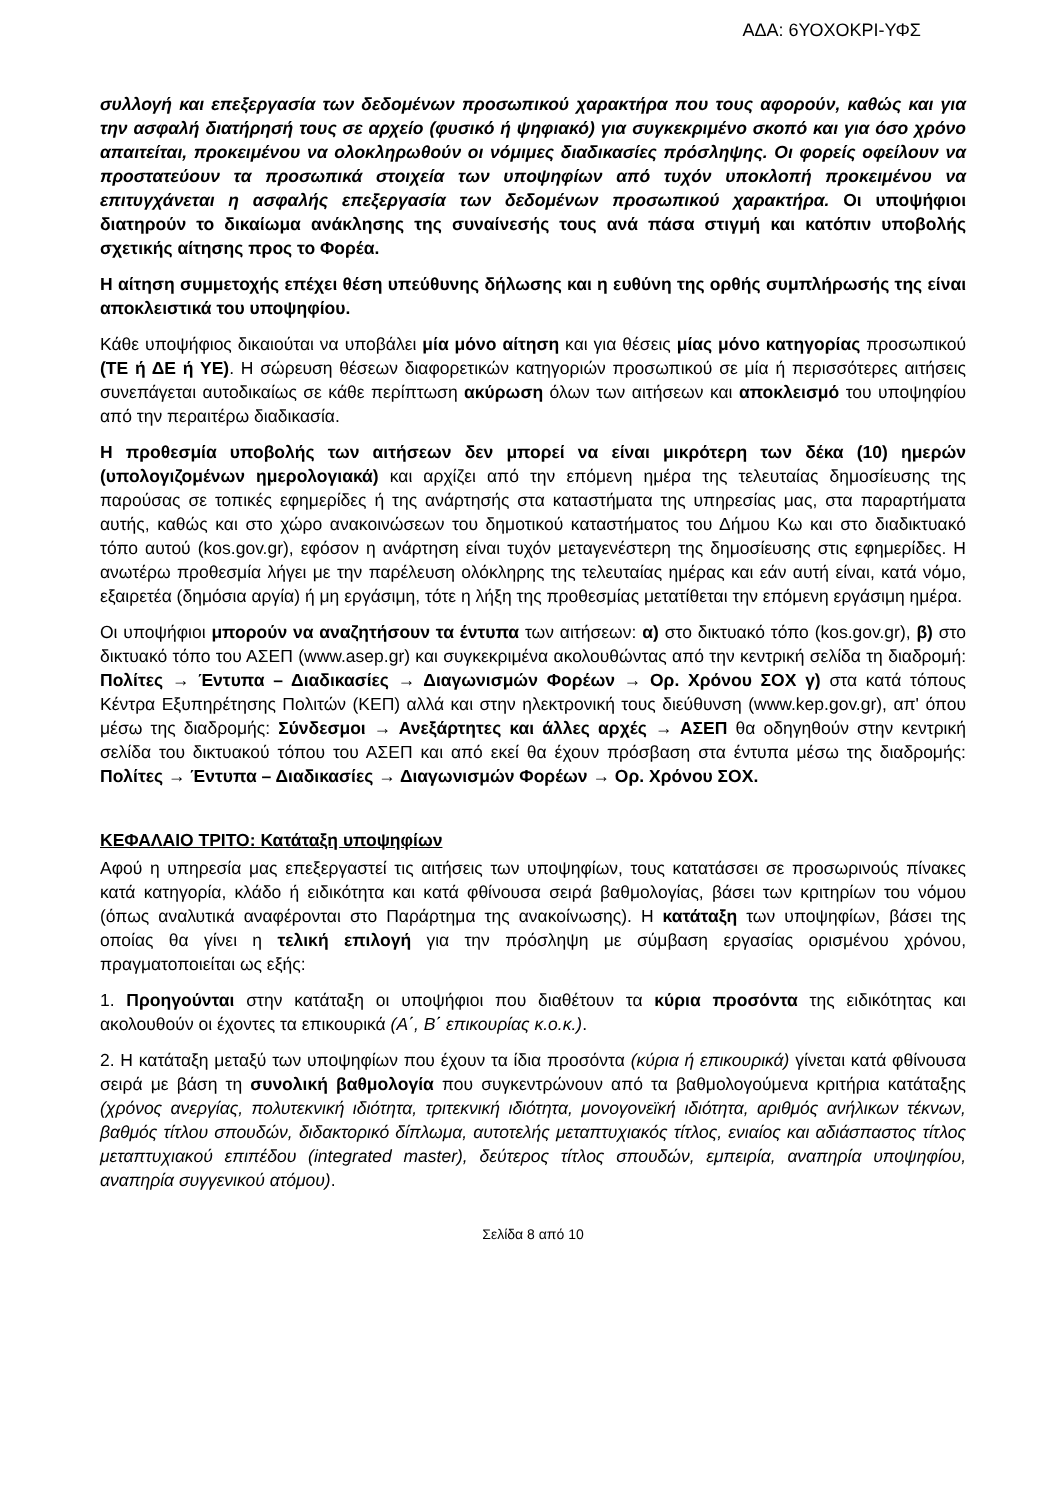ΑΔΑ: 6ΥΟΧΟΚΡΙ-ΥΦΣ
συλλογή και επεξεργασία των δεδομένων προσωπικού χαρακτήρα που τους αφορούν, καθώς και για την ασφαλή διατήρησή τους σε αρχείο (φυσικό ή ψηφιακό) για συγκεκριμένο σκοπό και για όσο χρόνο απαιτείται, προκειμένου να ολοκληρωθούν οι νόμιμες διαδικασίες πρόσληψης. Οι φορείς οφείλουν να προστατεύουν τα προσωπικά στοιχεία των υποψηφίων από τυχόν υποκλοπή προκειμένου να επιτυγχάνεται η ασφαλής επεξεργασία των δεδομένων προσωπικού χαρακτήρα. Οι υποψήφιοι διατηρούν το δικαίωμα ανάκλησης της συναίνεσής τους ανά πάσα στιγμή και κατόπιν υποβολής σχετικής αίτησης προς το Φορέα.
Η αίτηση συμμετοχής επέχει θέση υπεύθυνης δήλωσης και η ευθύνη της ορθής συμπλήρωσής της είναι αποκλειστικά του υποψηφίου.
Κάθε υποψήφιος δικαιούται να υποβάλει μία μόνο αίτηση και για θέσεις μίας μόνο κατηγορίας προσωπικού (ΤΕ ή ΔΕ ή ΥΕ). Η σώρευση θέσεων διαφορετικών κατηγοριών προσωπικού σε μία ή περισσότερες αιτήσεις συνεπάγεται αυτοδικαίως σε κάθε περίπτωση ακύρωση όλων των αιτήσεων και αποκλεισμό του υποψηφίου από την περαιτέρω διαδικασία.
Η προθεσμία υποβολής των αιτήσεων δεν μπορεί να είναι μικρότερη των δέκα (10) ημερών (υπολογιζομένων ημερολογιακά) και αρχίζει από την επόμενη ημέρα της τελευταίας δημοσίευσης της παρούσας σε τοπικές εφημερίδες ή της ανάρτησής στα καταστήματα της υπηρεσίας μας, στα παραρτήματα αυτής, καθώς και στο χώρο ανακοινώσεων του δημοτικού καταστήματος του Δήμου Κω και στο διαδικτυακό τόπο αυτού (kos.gov.gr), εφόσον η ανάρτηση είναι τυχόν μεταγενέστερη της δημοσίευσης στις εφημερίδες. Η ανωτέρω προθεσμία λήγει με την παρέλευση ολόκληρης της τελευταίας ημέρας και εάν αυτή είναι, κατά νόμο, εξαιρετέα (δημόσια αργία) ή μη εργάσιμη, τότε η λήξη της προθεσμίας μετατίθεται την επόμενη εργάσιμη ημέρα.
Οι υποψήφιοι μπορούν να αναζητήσουν τα έντυπα των αιτήσεων: α) στο δικτυακό τόπο (kos.gov.gr), β) στο δικτυακό τόπο του ΑΣΕΠ (www.asep.gr) και συγκεκριμένα ακολουθώντας από την κεντρική σελίδα τη διαδρομή: Πολίτες → Έντυπα – Διαδικασίες → Διαγωνισμών Φορέων → Ορ. Χρόνου ΣΟΧ γ) στα κατά τόπους Κέντρα Εξυπηρέτησης Πολιτών (ΚΕΠ) αλλά και στην ηλεκτρονική τους διεύθυνση (www.kep.gov.gr), απ' όπου μέσω της διαδρομής: Σύνδεσμοι → Ανεξάρτητες και άλλες αρχές → ΑΣΕΠ θα οδηγηθούν στην κεντρική σελίδα του δικτυακού τόπου του ΑΣΕΠ και από εκεί θα έχουν πρόσβαση στα έντυπα μέσω της διαδρομής: Πολίτες → Έντυπα – Διαδικασίες → Διαγωνισμών Φορέων → Ορ. Χρόνου ΣΟΧ.
ΚΕΦΑΛΑΙΟ ΤΡΙΤΟ: Κατάταξη υποψηφίων
Αφού η υπηρεσία μας επεξεργαστεί τις αιτήσεις των υποψηφίων, τους κατατάσσει σε προσωρινούς πίνακες κατά κατηγορία, κλάδο ή ειδικότητα και κατά φθίνουσα σειρά βαθμολογίας, βάσει των κριτηρίων του νόμου (όπως αναλυτικά αναφέρονται στο Παράρτημα της ανακοίνωσης). Η κατάταξη των υποψηφίων, βάσει της οποίας θα γίνει η τελική επιλογή για την πρόσληψη με σύμβαση εργασίας ορισμένου χρόνου, πραγματοποιείται ως εξής:
1. Προηγούνται στην κατάταξη οι υποψήφιοι που διαθέτουν τα κύρια προσόντα της ειδικότητας και ακολουθούν οι έχοντες τα επικουρικά (Α΄, Β΄ επικουρίας κ.ο.κ.).
2. Η κατάταξη μεταξύ των υποψηφίων που έχουν τα ίδια προσόντα (κύρια ή επικουρικά) γίνεται κατά φθίνουσα σειρά με βάση τη συνολική βαθμολογία που συγκεντρώνουν από τα βαθμολογούμενα κριτήρια κατάταξης (χρόνος ανεργίας, πολυτεκνική ιδιότητα, τριτεκνική ιδιότητα, μονογονεϊκή ιδιότητα, αριθμός ανήλικων τέκνων, βαθμός τίτλου σπουδών, διδακτορικό δίπλωμα, αυτοτελής μεταπτυχιακός τίτλος, ενιαίος και αδιάσπαστος τίτλος μεταπτυχιακού επιπέδου (integrated master), δεύτερος τίτλος σπουδών, εμπειρία, αναπηρία υποψηφίου, αναπηρία συγγενικού ατόμου).
Σελίδα 8 από 10